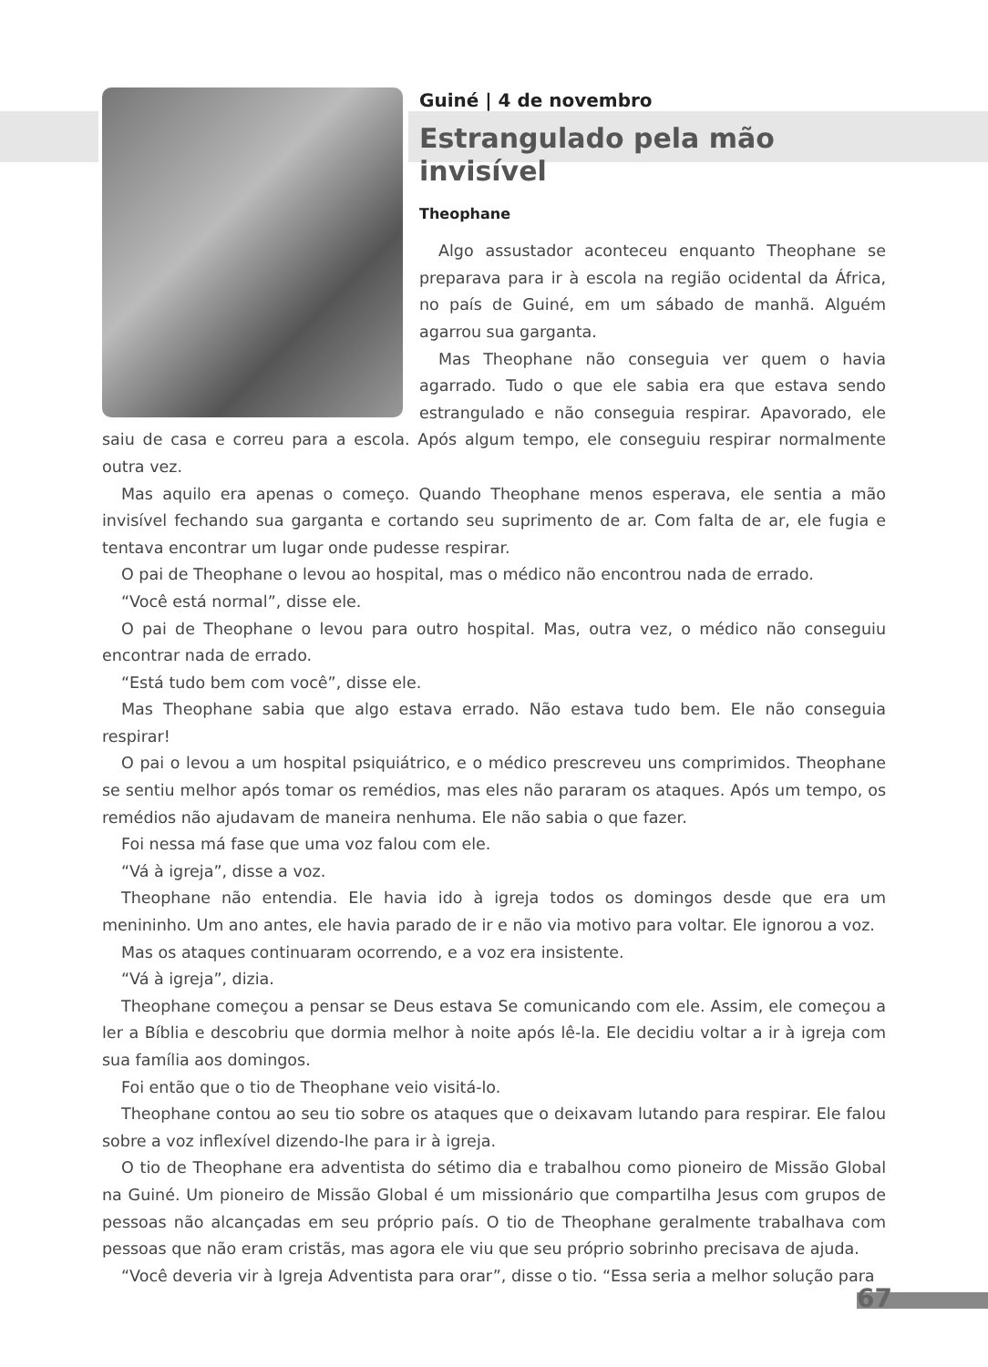Guiné | 4 de novembro
Estrangulado pela mão invisível
Theophane
Algo assustador aconteceu enquanto Theophane se preparava para ir à escola na região ocidental da África, no país de Guiné, em um sábado de manhã. Alguém agarrou sua garganta.
Mas Theophane não conseguia ver quem o havia agarrado. Tudo o que ele sabia era que estava sendo estrangulado e não conseguia respirar. Apavorado, ele saiu de casa e correu para a escola. Após algum tempo, ele conseguiu respirar normalmente outra vez.
Mas aquilo era apenas o começo. Quando Theophane menos esperava, ele sentia a mão invisível fechando sua garganta e cortando seu suprimento de ar. Com falta de ar, ele fugia e tentava encontrar um lugar onde pudesse respirar.
O pai de Theophane o levou ao hospital, mas o médico não encontrou nada de errado.
“Você está normal”, disse ele.
O pai de Theophane o levou para outro hospital. Mas, outra vez, o médico não conseguiu encontrar nada de errado.
“Está tudo bem com você”, disse ele.
Mas Theophane sabia que algo estava errado. Não estava tudo bem. Ele não conseguia respirar!
O pai o levou a um hospital psiquiátrico, e o médico prescreveu uns comprimidos. Theophane se sentiu melhor após tomar os remédios, mas eles não pararam os ataques. Após um tempo, os remédios não ajudavam de maneira nenhuma. Ele não sabia o que fazer.
Foi nessa má fase que uma voz falou com ele.
“Vá à igreja”, disse a voz.
Theophane não entendia. Ele havia ido à igreja todos os domingos desde que era um menininho. Um ano antes, ele havia parado de ir e não via motivo para voltar. Ele ignorou a voz.
Mas os ataques continuaram ocorrendo, e a voz era insistente.
“Vá à igreja”, dizia.
Theophane começou a pensar se Deus estava Se comunicando com ele. Assim, ele começou a ler a Bíblia e descobriu que dormia melhor à noite após lê-la. Ele decidiu voltar a ir à igreja com sua família aos domingos.
Foi então que o tio de Theophane veio visitá-lo.
Theophane contou ao seu tio sobre os ataques que o deixavam lutando para respirar. Ele falou sobre a voz inflexível dizendo-lhe para ir à igreja.
O tio de Theophane era adventista do sétimo dia e trabalhou como pioneiro de Missão Global na Guiné. Um pioneiro de Missão Global é um missionário que compartilha Jesus com grupos de pessoas não alcançadas em seu próprio país. O tio de Theophane geralmente trabalhava com pessoas que não eram cristãs, mas agora ele viu que seu próprio sobrinho precisava de ajuda.
“Você deveria vir à Igreja Adventista para orar”, disse o tio. “Essa seria a melhor solução para
67